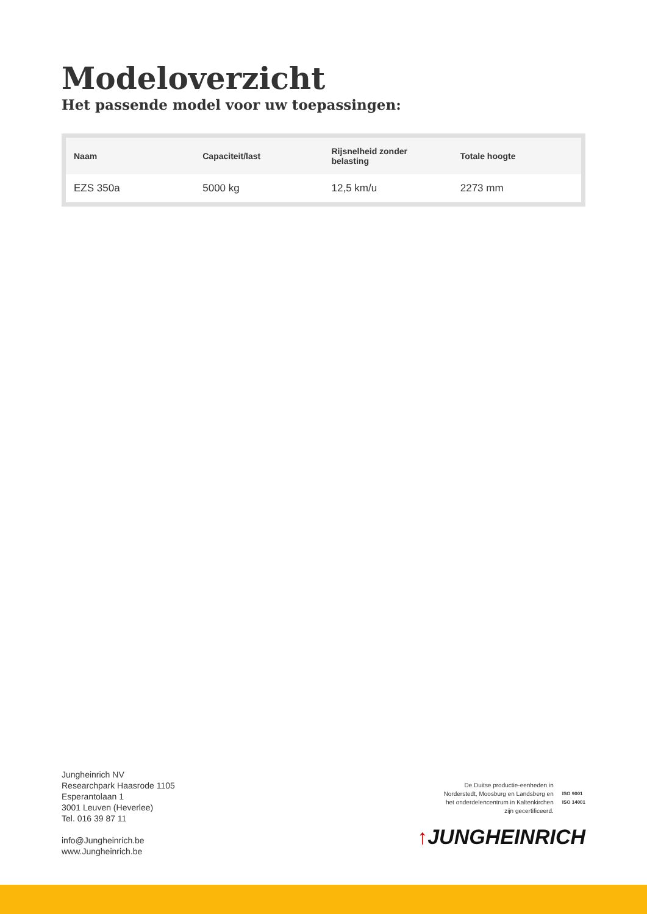Modeloverzicht
Het passende model voor uw toepassingen:
| Naam | Capaciteit/last | Rijsnelheid zonder belasting | Totale hoogte |
| --- | --- | --- | --- |
| EZS 350a | 5000 kg | 12,5 km/u | 2273 mm |
Jungheinrich NV
Researchpark Haasrode 1105
Esperantolaan 1
3001 Leuven (Heverlee)
Tel. 016 39 87 11
info@Jungheinrich.be
www.Jungheinrich.be
De Duitse productie-eenheden in
Norderstedt, Moosburg en Landsberg en
het onderdelencentrum in Kaltenkirchen
zijn gecertificeerd.
ISO 9001
ISO 14001
↑JUNGHEINRICH